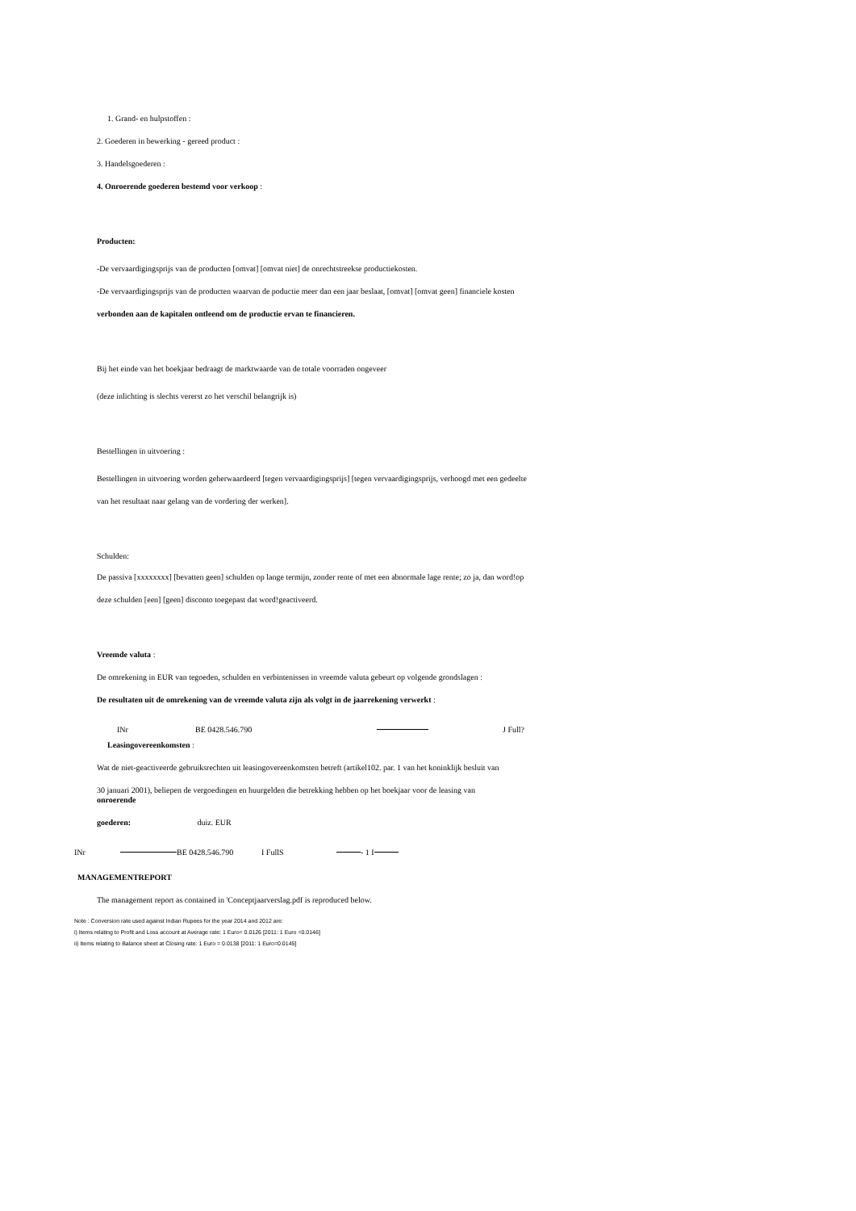1. Grand- en hulpstoffen :
2. Goederen in bewerking - gereed product :
3. Handelsgoederen :
4. Onroerende goederen bestemd voor verkoop :
Producten:
-De vervaardigingsprijs van de producten [omvat] [omvat niet] de onrechtstreekse productiekosten.
-De vervaardigingsprijs van de producten waarvan de poductie meer dan een jaar beslaat, [omvat] [omvat geen] financiele kosten
verbonden aan de kapitalen ontleend om de productie ervan te financieren.
Bij het einde van het boekjaar bedraagt de marktwaarde van de totale voorraden ongeveer
(deze inlichting is slechts vererst zo het verschil belangrijk is)
Bestellingen in uitvoering :
Bestellingen in uitvoering worden geherwaardeerd [tegen vervaardigingsprijs] [tegen vervaardigingsprijs, verhoogd met een gedeelte
van het resultaat naar gelang van de vordering der werken].
Schulden:
De passiva [xxxxxxxx] [bevatten geen] schulden op lange termijn, zonder rente of met een abnormale lage rente; zo ja, dan word!op
deze schulden [een] [geen] disconto toegepast dat word!geactiveerd.
Vreemde valuta :
De omrekening in EUR van tegoeden, schulden en verbintenissen in vreemde valuta gebeurt op volgende grondslagen :
De resultaten uit de omrekening van de vreemde valuta zijn als volgt in de jaarrekening verwerkt :
INr BE 0428.546.790 J Full?
Leasingovereenkomsten :
Wat de niet-geactiveerde gebruiksrechten uit leasingovereenkomsten betreft (artikel102. par. 1 van het koninklijk besluit van
30 januari 2001), beliepen de vergoedingen en huurgelden die betrekking hebben op het boekjaar voor de leasing van
onroerende
goederen: duiz. EUR
INr BE 0428.546.790 I FullS - 1 I
MANAGEMENTREPORT
The management report as contained in 'Conceptjaarverslag.pdf is reproduced below.
Note : Conversion rate used against Indian Rupees for the year 2014 and 2012 are:
i) Items relating to Profit and Loss account at Average rate: 1 Euro= 0.0126 [2011: 1 Euro =0.0146]
ii) Items relating to Balance sheet at Closing rate: 1 Euro = 0.0138 [2011: 1 Euro=0.0145]